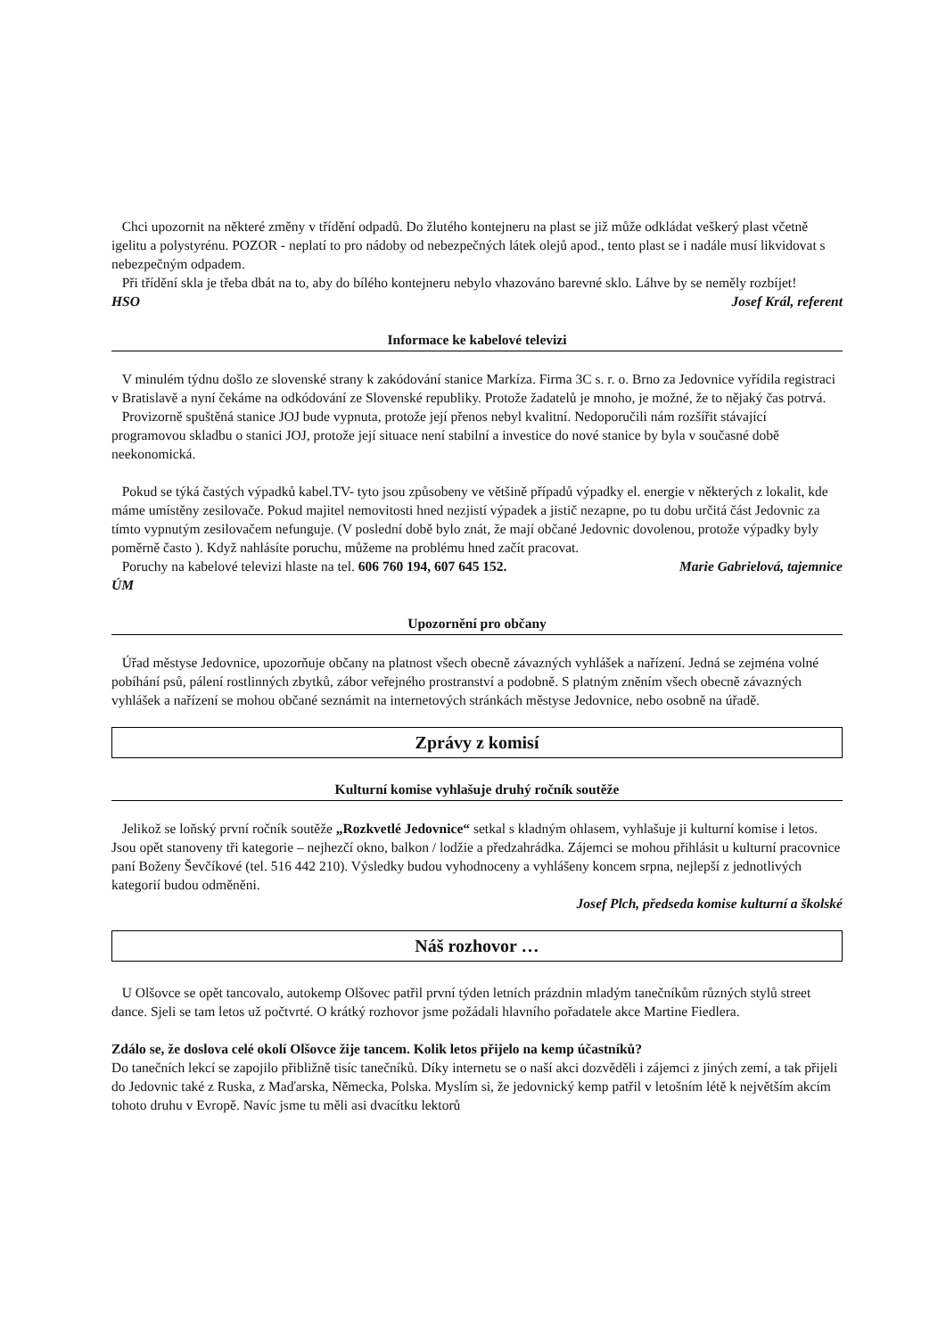Chci upozornit na některé změny v třídění odpadů. Do žlutého kontejneru na plast se již může odkládat veškerý plast včetně igelitu a polystyrénu. POZOR - neplatí to pro nádoby od nebezpečných látek olejů apod., tento plast se i nadále musí likvidovat s nebezpečným odpadem.
Při třídění skla je třeba dbát na to, aby do bílého kontejneru nebylo vhazováno barevné sklo. Láhve by se neměly rozbíjet! Josef Král, referent
HSO
Informace ke kabelové televizi
V minulém týdnu došlo ze slovenské strany k zakódování stanice Markíza. Firma 3C s. r. o. Brno za Jedovnice vyřídila registraci v Bratislavě a nyní čekáme na odkódování ze Slovenské republiky. Protože žadatelů je mnoho, je možné, že to nějaký čas potrvá.
Provizorně spuštěná stanice JOJ bude vypnuta, protože její přenos nebyl kvalitní. Nedoporučili nám rozšířit stávající programovou skladbu o stanici JOJ, protože její situace není stabilní a investice do nové stanice by byla v současné době neekonomická.
Pokud se týká častých výpadků kabel.TV- tyto jsou způsobeny ve většině případů výpadky el. energie v některých z lokalit, kde máme umístěny zesilovače. Pokud majitel nemovitosti hned nezjistí výpadek a jistič nezapne, po tu dobu určitá část Jedovnic za tímto vypnutým zesilovačem nefunguje. (V poslední době bylo znát, že mají občané Jedovnic dovolenou, protože výpadky byly poměrně často ). Když nahlásíte poruchu, můžeme na problému hned začít pracovat.
Poruchy na kabelové televizi hlaste na tel. 606 760 194, 607 645 152. Marie Gabrielová, tajemnice
ÚM
Upozornění pro občany
Úřad městyse Jedovnice, upozorňuje občany na platnost všech obecně závazných vyhlášek a nařízení. Jedná se zejména volné pobíhání psů, pálení rostlinných zbytků, zábor veřejného prostranství a podobně. S platným zněním všech obecně závazných vyhlášek a nařízení se mohou občané seznámit na internetových stránkách městyse Jedovnice, nebo osobně na úřadě.
Zprávy z komisí
Kulturní komise vyhlašuje druhý ročník soutěže
Jelikož se loňský první ročník soutěže „Rozkvetlé Jedovnice“ setkal s kladným ohlasem, vyhlašuje ji kulturní komise i letos. Jsou opět stanoveny tři kategorie – nejhezčí okno, balkon / lodžie a předzahrádka. Zájemci se mohou přihlásit u kulturní pracovnice paní Boženy Ševčíkové (tel. 516 442 210). Výsledky budou vyhodnoceny a vyhlášeny koncem srpna, nejlepší z jednotlivých kategorií budou odměněni.
Josef Plch, předseda komise kulturní a školské
Náš rozhovor …
U Olšovce se opět tancovalo, autokemp Olšovec patřil první týden letních prázdnin mladým tanečníkům různých stylů street dance. Sjeli se tam letos už počtvrté. O krátký rozhovor jsme požádali hlavního pořadatele akce Martine Fiedlera.
Zdálo se, že doslova celé okolí Olšovce žije tancem. Kolik letos přijelo na kemp účastníků?
Do tanečních lekcí se zapojilo přibližně tisíc tanečníků. Díky internetu se o naší akci dozvěděli i zájemci z jiných zemí, a tak přijeli do Jedovnic také z Ruska, z Maďarska, Německa, Polska. Myslím si, že jedovnický kemp patřil v letošním létě k největším akcím tohoto druhu v Evropě. Navíc jsme tu měli asi dvacítku lektorů